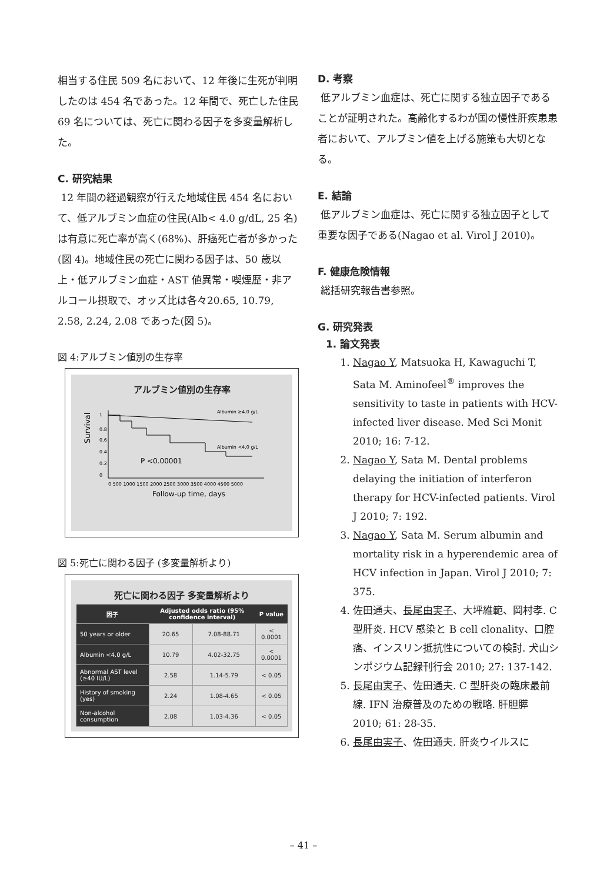相当する住民 509 名において、12 年後に生死が判明したのは 454 名であった。12 年間で、死亡した住民 69 名については、死亡に関わる因子を多変量解析した。
C. 研究結果
12 年間の経過観察が行えた地域住民 454 名において、低アルブミン血症の住民(Alb< 4.0 g/dL, 25 名)は有意に死亡率が高く(68%)、肝癌死亡者が多かった(図 4)。地域住民の死亡に関わる因子は、50 歳以上・低アルブミン血症・AST 値異常・喫煙歴・非アルコール摂取で、オッズ比は各々20.65, 10.79, 2.58, 2.24, 2.08 であった(図 5)。
図 4:アルブミン値別の生存率
アルブミン値別の生存率
Survival
1
0.8
0.6
0.4
0.2
0
Albumin ≥4.0 g/L
Albumin <4.0 g/L
P <0.00001
0 500 1000 1500 2000 2500 3000 3500 4000 4500 5000
Follow-up time, days
図 5:死亡に関わる因子 (多変量解析より)
死亡に関わる因子 多変量解析より
| 因子 | Adjusted odds ratio (95% confidence interval) | | P value |
| --- | --- | --- | --- |
| 50 years or older | 20.65 | 7.08-88.71 | < 0.0001 |
| Albumin <4.0 g/L | 10.79 | 4.02-32.75 | < 0.0001 |
| Abnormal AST level (≥40 IU/L) | 2.58 | 1.14-5.79 | < 0.05 |
| History of smoking (yes) | 2.24 | 1.08-4.65 | < 0.05 |
| Non-alcohol consumption | 2.08 | 1.03-4.36 | < 0.05 |
D. 考察
低アルブミン血症は、死亡に関する独立因子であることが証明された。高齢化するわが国の慢性肝疾患患者において、アルブミン値を上げる施策も大切となる。
E. 結論
低アルブミン血症は、死亡に関する独立因子として重要な因子である(Nagao et al. Virol J 2010)。
F. 健康危険情報
総括研究報告書参照。
G. 研究発表
1. 論文発表
1. Nagao Y, Matsuoka H, Kawaguchi T, Sata M. Aminofeel<sup>®</sup> improves the sensitivity to taste in patients with HCV-infected liver disease. Med Sci Monit 2010; 16: 7-12.
2. Nagao Y, Sata M. Dental problems delaying the initiation of interferon therapy for HCV-infected patients. Virol J 2010; 7: 192.
3. Nagao Y, Sata M. Serum albumin and mortality risk in a hyperendemic area of HCV infection in Japan. Virol J 2010; 7: 375.
4. 佐田通夫、長尾由実子、大坪維範、岡村孝. C型肝炎. HCV 感染と B cell clonality、口腔癌、インスリン抵抗性についての検討. 犬山シンポジウム記録刊行会 2010; 27: 137-142.
5. 長尾由実子、佐田通夫. C 型肝炎の臨床最前線. IFN 治療普及のための戦略. 肝胆膵 2010; 61: 28-35.
6. 長尾由実子、佐田通夫. 肝炎ウイルスに
– 41 –